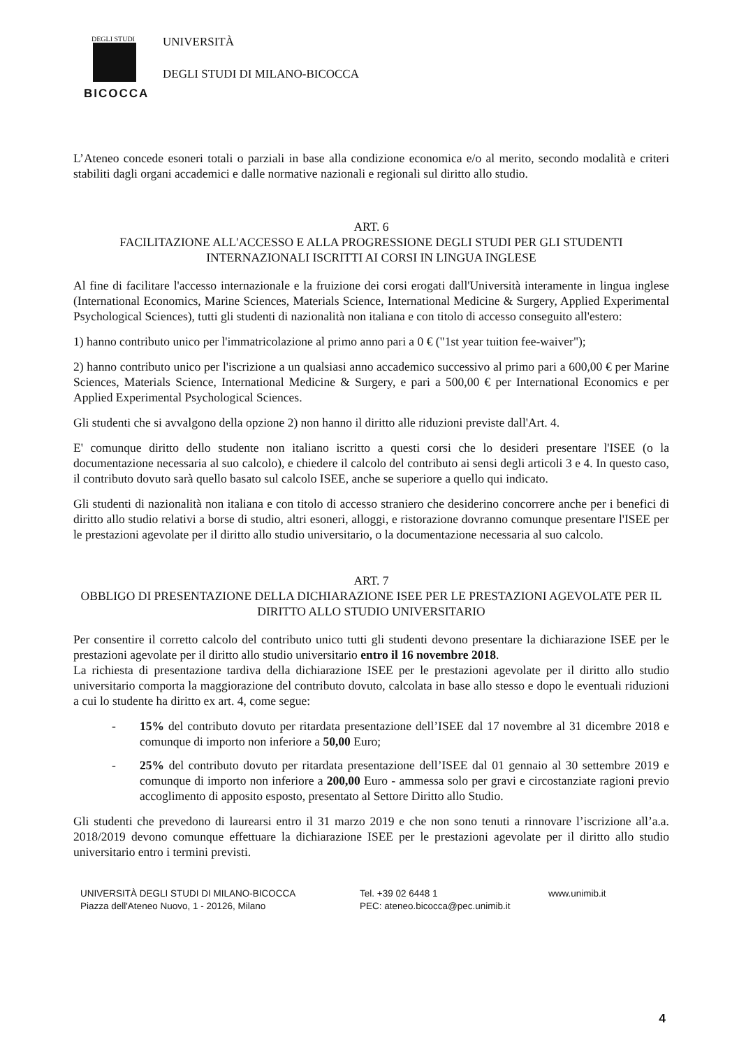DEGLI STUDI
BICOCCA
UNIVERSITÀ
DEGLI STUDI DI MILANO-BICOCCA
L’Ateneo concede esoneri totali o parziali in base alla condizione economica e/o al merito, secondo modalità e criteri stabiliti dagli organi accademici e dalle normative nazionali e regionali sul diritto allo studio.
ART. 6
FACILITAZIONE ALL'ACCESSO E ALLA PROGRESSIONE DEGLI STUDI PER GLI STUDENTI INTERNAZIONALI ISCRITTI AI CORSI IN LINGUA INGLESE
Al fine di facilitare l'accesso internazionale e la fruizione dei corsi erogati dall'Università interamente in lingua inglese (International Economics, Marine Sciences, Materials Science, International Medicine & Surgery, Applied Experimental Psychological Sciences), tutti gli studenti di nazionalità non italiana e con titolo di accesso conseguito all'estero:
1) hanno contributo unico per l'immatricolazione al primo anno pari a 0 € ("1st year tuition fee-waiver");
2) hanno contributo unico per l'iscrizione a un qualsiasi anno accademico successivo al primo pari a 600,00 € per Marine Sciences, Materials Science, International Medicine & Surgery, e pari a 500,00 € per International Economics e per Applied Experimental Psychological Sciences.
Gli studenti che si avvalgono della opzione 2) non hanno il diritto alle riduzioni previste dall'Art. 4.
E' comunque diritto dello studente non italiano iscritto a questi corsi che lo desideri presentare l'ISEE (o la documentazione necessaria al suo calcolo), e chiedere il calcolo del contributo ai sensi degli articoli 3 e 4. In questo caso, il contributo dovuto sarà quello basato sul calcolo ISEE, anche se superiore a quello qui indicato.
Gli studenti di nazionalità non italiana e con titolo di accesso straniero che desiderino concorrere anche per i benefici di diritto allo studio relativi a borse di studio, altri esoneri, alloggi, e ristorazione dovranno comunque presentare l'ISEE per le prestazioni agevolate per il diritto allo studio universitario, o la documentazione necessaria al suo calcolo.
ART. 7
OBBLIGO DI PRESENTAZIONE DELLA DICHIARAZIONE ISEE PER LE PRESTAZIONI AGEVOLATE PER IL DIRITTO ALLO STUDIO UNIVERSITARIO
Per consentire il corretto calcolo del contributo unico tutti gli studenti devono presentare la dichiarazione ISEE per le prestazioni agevolate per il diritto allo studio universitario entro il 16 novembre 2018.
La richiesta di presentazione tardiva della dichiarazione ISEE per le prestazioni agevolate per il diritto allo studio universitario comporta la maggiorazione del contributo dovuto, calcolata in base allo stesso e dopo le eventuali riduzioni a cui lo studente ha diritto ex art. 4, come segue:
- 15% del contributo dovuto per ritardata presentazione dell’ISEE dal 17 novembre al 31 dicembre 2018 e comunque di importo non inferiore a 50,00 Euro;
- 25% del contributo dovuto per ritardata presentazione dell’ISEE dal 01 gennaio al 30 settembre 2019 e comunque di importo non inferiore a 200,00 Euro - ammessa solo per gravi e circostanziate ragioni previo accoglimento di apposito esposto, presentato al Settore Diritto allo Studio.
Gli studenti che prevedono di laurearsi entro il 31 marzo 2019 e che non sono tenuti a rinnovare l’iscrizione all’a.a. 2018/2019 devono comunque effettuare la dichiarazione ISEE per le prestazioni agevolate per il diritto allo studio universitario entro i termini previsti.
UNIVERSITÀ DEGLI STUDI DI MILANO-BICOCCA
Piazza dell'Ateneo Nuovo, 1 - 20126, Milano
Tel. +39 02 6448 1
PEC: ateneo.bicocca@pec.unimib.it
www.unimib.it
4